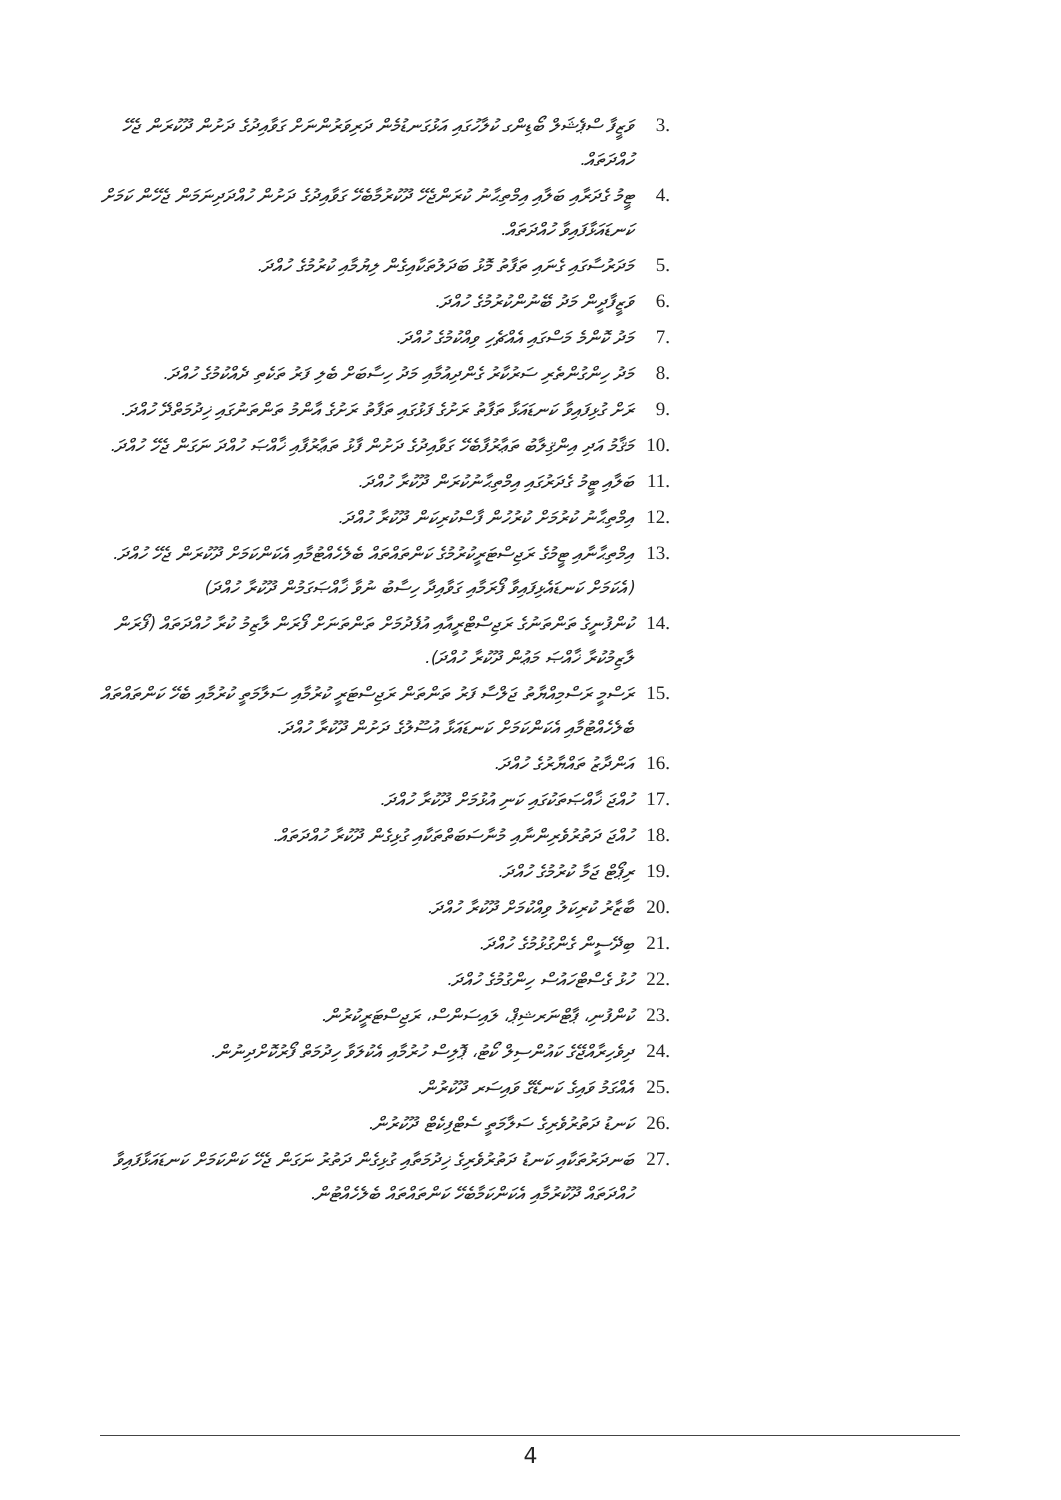3. ވަޒީފާ ސްޕެޝަލް ބޯޑިންގ ކުލާހުގައި އަޅުގަނޑުމެން ދަރިވަރުންނަށް ގަވާއިދުގެ ދަށުން ދޫކުރަން ޖެހޭ ހުއްދަތައް.
4. ޓީމު ގެދަރާއި ބަލާއި އިމްތިޙާނު ކުރަންޖެހޭ ދޫކުރުމާބެހޭ ގަވާއިދުގެ ދަށުން ހުއްދަދިނަމަން ޖެހޭން ކަމަށް ކަނޑައަޅާފައިވާ ހުއްދަތައް.
5. މަދަރުސާގައި ގެނައި ތަފާތު މޮޅު ބަދަލުތަކާއިގެން ލިޔުމާއި ކުރުމުގެ ހުއްދަ.
6. ވަޒީފާދީން މަދު ބޭނުންކުރުމުގެ ހުއްދަ.
7. މަދު ކޮންމެ މަސްގައި އެއްޗެހި ވިއްކުމުގެ ހުއްދަ.
8. މަދު ހިންގުންތެރި ސަރުކާރު ގެންދިއުމާއި މަދު ހިސާބަށް ބެލި ފަރު ތަކެތި ދެއްކުމުގެ ހުއްދަ.
9. ރަށް ގުޅިފައިވާ ކަނޑައަޅާ ތަފާތު ރަށުގެ ފަޅުގައި ތަފާތު ރަށުގެ އާންމު ތަންތަނުގައި ޚިދުމަތްދޭ ހުއްދަ.
10. މަޤާމު އަދި އިންޤިލާބު ތަޢާރުފާބެހޭ ގަވާއިދުގެ ދަށުން ފާޅު ތަޢާރުފާއި ޚާއްޞަ ހުއްދަ ނަގަން ޖެހޭ ހުއްދަ.
11. ބަލާއި ޓީމު ގެދަރުގައި އިމްތިޙާނުކުރަން ދޫކުރާ ހުއްދަ.
12. އިމްތިޙާނު ކުރުމަށް ކުރުހުން ފާސްކުރިކަން ދޫކުރާ ހުއްދަ.
13. އިމްތިޙާނާއި ޓީމުގެ ރަޖިސްޓަރީކުރުމުގެ ކަންތައްތައް ބެލެހެއްޓުމާއި އެކަންކަމަށް ދޫކުރަން ޖެހޭ ހުއްދަ. (އެކަމަށް ކަނޑައެޅިފައިވާ ފޯރަމާއި ގަވާއިދާ ހިސާބު ނުވާ ޚާއްޞަގަމުން ދޫކުރާ ހުއްދަ)
14. ކުންފުނީގެ ތަންތަނުގެ ރަޖިސްޓްރީއާއި އުފެދުމަށް ތަންތަނަށް ފޯރަން ލާޒިމު ކުރާ ހުއްދަތައް (ފޯރަން ލާޒިމުކުރާ ޚާއްޞަ މަޢުން ދޫކުރާ ހުއްދަ).
15. ރަސްމީ ރަސްމިއްޔާތު ޖަލްސާ ފަރު ތަންތަން ރަޖިސްޓަރީ ކުރުމާއި ސަލާމަތީ ކުރުމާއި ބެހޭ ކަންތައްތައް ބެލެހެއްޓުމާއި އެކަންކަމަށް ކަނޑައަޅާ އުސޫލުގެ ދަށުން ދޫކުރާ ހުއްދަ.
16. އަންދާޒު ތައްޔާރުގެ ހުއްދަ.
17. ހުއްޖަ ޚާއްޞަތަކުގައި ކަނި އުޅުމަށް ދޫކުރާ ހުއްދަ.
18. ހުއްޖަ ދަތުރުވެރިންނާއި މުނާސަބަތްތަކާއި ގުޅިގެން ދޫކުރާ ހުއްދަތައް.
19. ރިޕޯޓް ޖަމާ ކުރުމުގެ ހުއްދަ.
20. ބާޒާރު ކުރިކަލު ވިއްކުމަށް ދޫކުރާ ހުއްދަ.
21. ބިދޭސީން ގެންގުޅުމުގެ ހުއްދަ.
22. ހުޅު ގެސްޓްހައުސް ހިންގުމުގެ ހުއްދަ.
23. ކުންފުނި، ޕާޓްނަރޝިޕް، ލައިސަންސް، ރަޖިސްޓަރީކުރުން.
24. ދިވެހިރާއްޖޭގެ ކައުންސިލް ކޯޓު، ޕޮލިސް ހުރުމާއި އެކުލަވާ ހިދުމަތް ފޯރުކޮށްދިނުން.
25. އެއްގަމު ވައިގެ ކަނޑޭގެ ވައިސަރ ދޫކުރުން.
26. ކަނޑު ދަތުރުވެރިގެ ސަލާމަތީ ސެޓްފިކެޓް ދޫކުރުން.
27. ބަނދަރުތަކާއި ކަނޑު ދަތުރުވެރިގެ ޚިދުމަތާއި ގުޅިގެން ދަތުރު ނަގަން ޖެހޭ ކަންކަމަށް ކަނޑައަޅާފައިވާ ހުއްދަތައް ދޫކުރުމާއި އެކަންކަމާބެހޭ ކަންތައްތައް ބެލެހެއްޓުން.
4